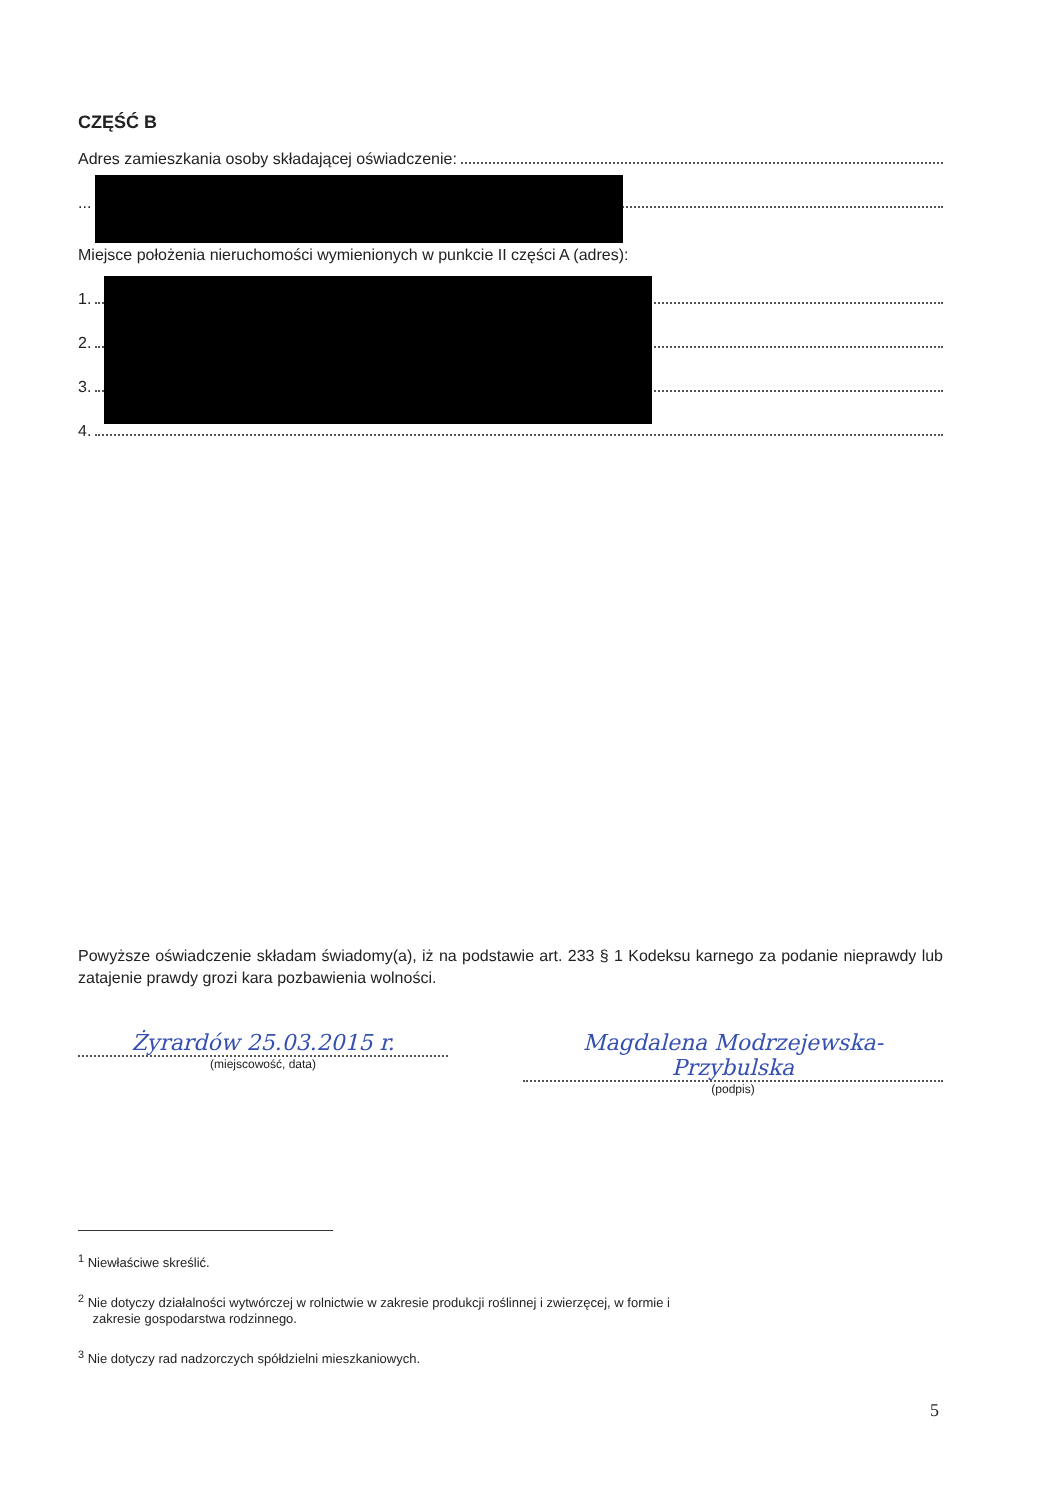CZĘŚĆ B
Adres zamieszkania osoby składającej oświadczenie:
...
Miejsce położenia nieruchomości wymienionych w punkcie II części A (adres):
1.
2.
3.
4.
Powyższe oświadczenie składam świadomy(a), iż na podstawie art. 233 § 1 Kodeksu karnego za podanie nieprawdy lub zatajenie prawdy grozi kara pozbawienia wolności.
Żyrardów 25.03.2015 r.
(miejscowość, data)
Magdalena Modrzejewska-Przybulska
(podpis)
<sup>1</sup> Niewłaściwe skreślić.
<sup>2</sup> Nie dotyczy działalności wytwórczej w rolnictwie w zakresie produkcji roślinnej i zwierzęcej, w formie i
zakresie gospodarstwa rodzinnego.
<sup>3</sup> Nie dotyczy rad nadzorczych spółdzielni mieszkaniowych.
5